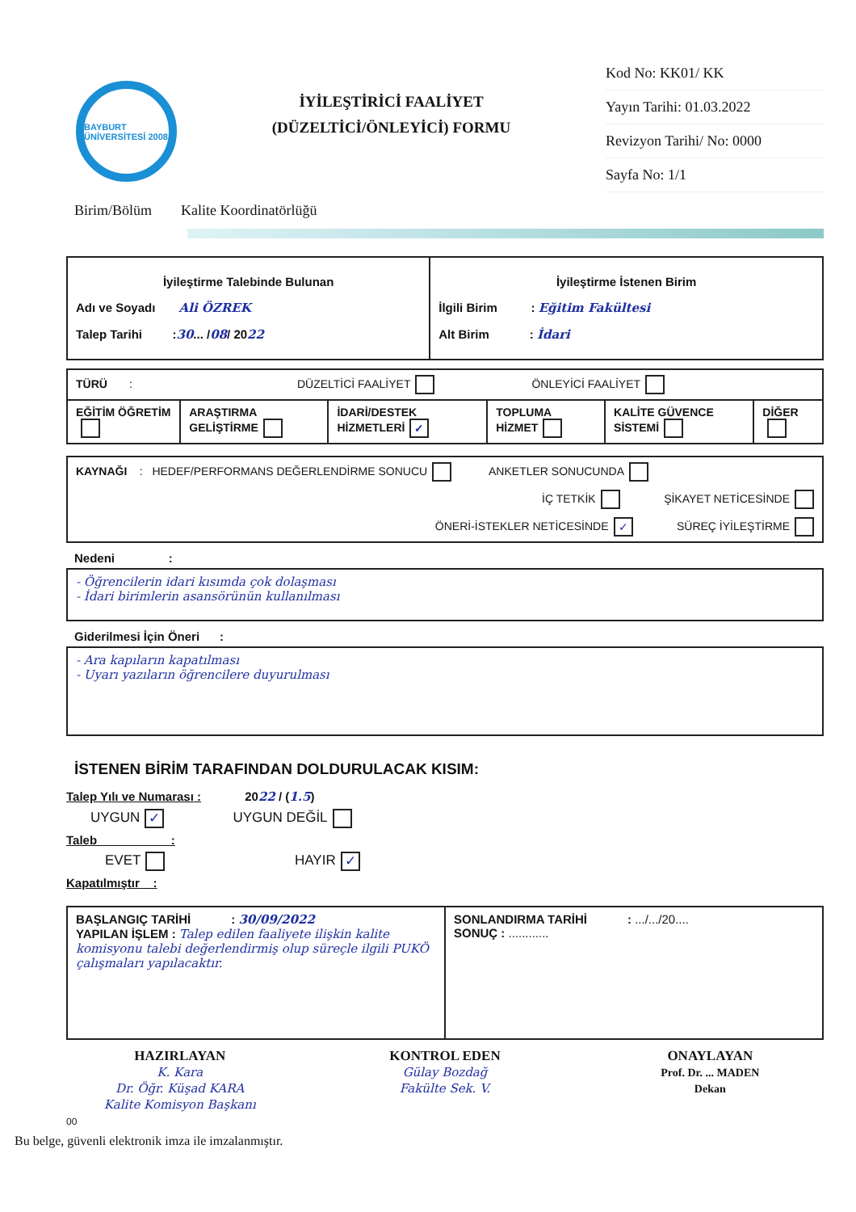BAYBURT ÜNİVERSİTESİ 2008
İYİLEŞTİRİCİ FAALİYET
(DÜZELTİCİ/ÖNLEYİCİ) FORMU
Kod No: KK01/ KK
Yayın Tarihi: 01.03.2022
Revizyon Tarihi/ No: 0000
Sayfa No: 1/1
Birim/Bölüm Kalite Koordinatörlüğü
| İyileştirme Talebinde Bulunan Adı ve Soyadı Ali ÖZREK Talep Tarihi : 30 ... / 08 / 20 22 | İyileştirme İstenen Birim İlgili Birim : Eğitim Fakültesi Alt Birim : İdari |
| TÜRÜ : DÜZELTİCİ FAALİYET ÖNLEYİCİ FAALİYET | | | | | |
| EĞİTİM ÖĞRETİM | ARAŞTIRMA GELİŞTİRME | İDARİ/DESTEK HİZMETLERİ ✓ | TOPLUMA HİZMET | KALİTE GÜVENCE SİSTEMİ | DİĞER |
| KAYNAĞI : HEDEF/PERFORMANS DEĞERLENDİRME SONUCU ANKETLER SONUCUNDA İÇ TETKİK ŞİKAYET NETİCESİNDE ÖNERİ-İSTEKLER NETİCESİNDE ✓ SÜREÇ İYİLEŞTİRME |
Nedeni :
- Öğrencilerin idari kısımda çok dolaşması
- İdari birimlerin asansörünün kullanılması
Giderilmesi İçin Öneri :
- Ara kapıların kapatılması
- Uyarı yazıların öğrencilere duyurulması
İSTENEN BİRİM TARAFINDAN DOLDURULACAK KISIM:
Talep Yılı ve Numarası : 2022 / (1.5)
UYGUN ✓ UYGUN DEĞİL
Taleb :
EVET HAYIR ✓
Kapatılmıştır :
| BAŞLANGIÇ TARİHİ : 30/09/2022 YAPILAN İŞLEM : Talep edilen faaliyete ilişkin kalite komisyonu talebi değerlendirmiş olup süreçle ilgili PUKÖ çalışmaları yapılacaktır. | SONLANDIRMA TARİHİ : .../.../20.... SONUÇ : ............ |
HAZIRLAYAN
K. Kara
Dr. Öğr. Küşad KARA
Kalite Komisyon Başkanı
KONTROL EDEN
Gülay Bozdağ
Fakülte Sek. V.
ONAYLAYAN
Prof. Dr. ... MADEN
Dekan
00
Bu belge, güvenli elektronik imza ile imzalanmıştır.